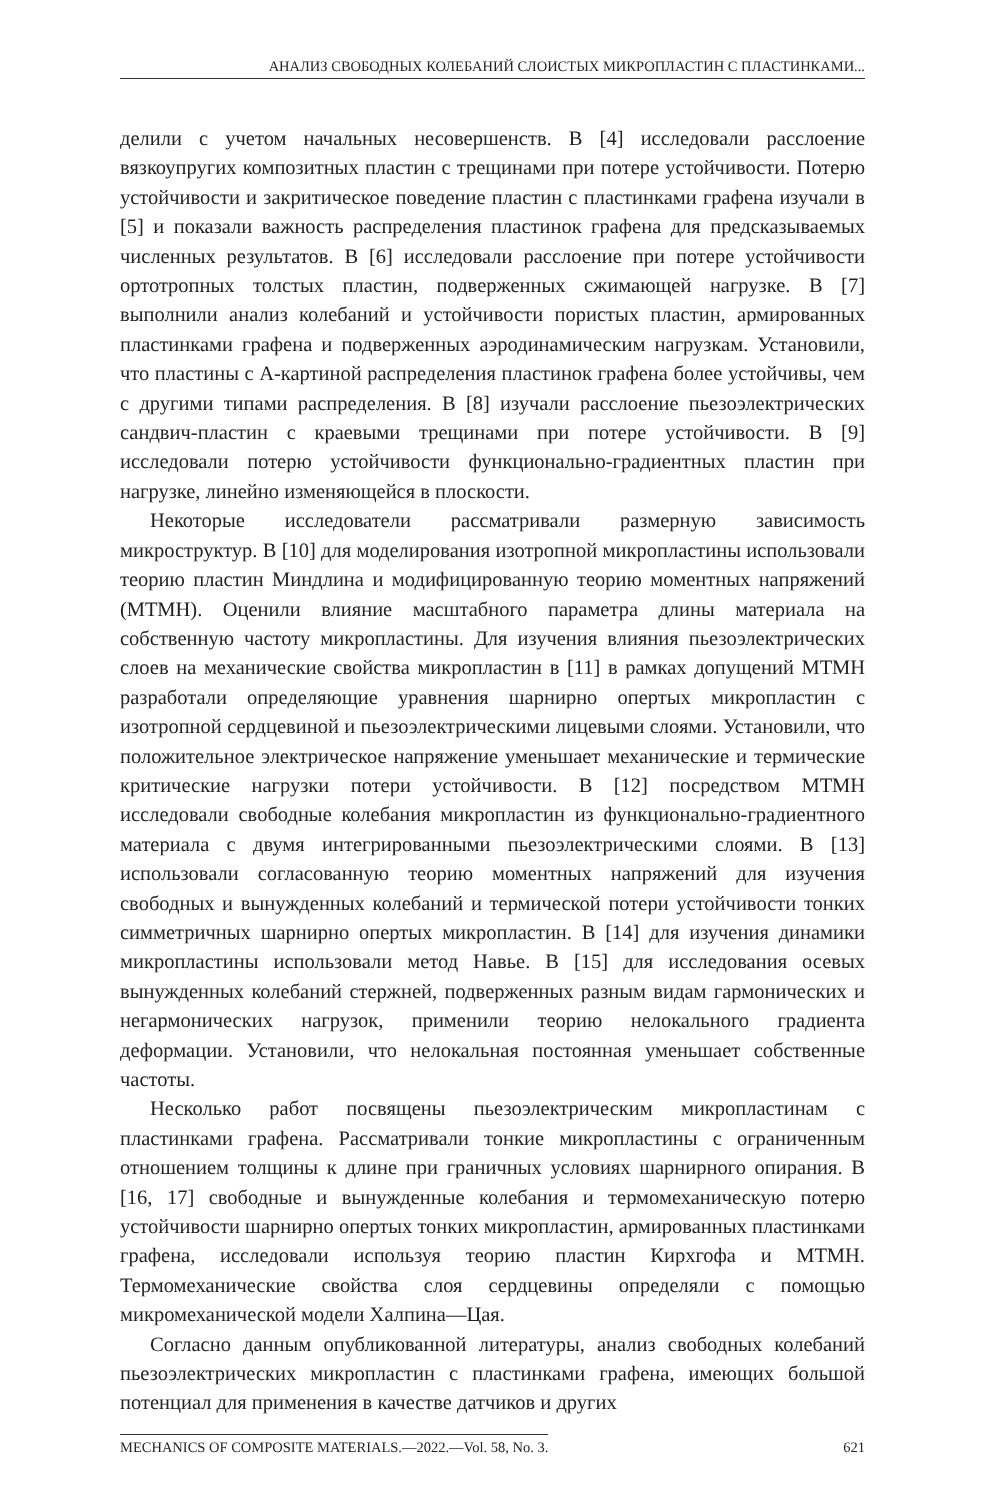АНАЛИЗ СВОБОДНЫХ КОЛЕБАНИЙ СЛОИСТЫХ МИКРОПЛАСТИН С ПЛАСТИНКАМИ...
делили с учетом начальных несовершенств. В [4] исследовали расслоение вязкоупругих композитных пластин с трещинами при потере устойчивости. Потерю устойчивости и закритическое поведение пластин с пластинками графена изучали в [5] и показали важность распределения пластинок графена для предсказываемых численных результатов. В [6] исследовали расслоение при потере устойчивости ортотропных толстых пластин, подверженных сжимающей нагрузке. В [7] выполнили анализ колебаний и устойчивости пористых пластин, армированных пластинками графена и подверженных аэродинамическим нагрузкам. Установили, что пластины с А-картиной распределения пластинок графена более устойчивы, чем с другими типами распределения. В [8] изучали расслоение пьезоэлектрических сандвич-пластин с краевыми трещинами при потере устойчивости. В [9] исследовали потерю устойчивости функционально-градиентных пластин при нагрузке, линейно изменяющейся в плоскости.
Некоторые исследователи рассматривали размерную зависимость микроструктур. В [10] для моделирования изотропной микропластины использовали теорию пластин Миндлина и модифицированную теорию моментных напряжений (МТМН). Оценили влияние масштабного параметра длины материала на собственную частоту микропластины. Для изучения влияния пьезоэлектрических слоев на механические свойства микропластин в [11] в рамках допущений МТМН разработали определяющие уравнения шарнирно опертых микропластин с изотропной сердцевиной и пьезоэлектрическими лицевыми слоями. Установили, что положительное электрическое напряжение уменьшает механические и термические критические нагрузки потери устойчивости. В [12] посредством МТМН исследовали свободные колебания микропластин из функционально-градиентного материала с двумя интегрированными пьезоэлектрическими слоями. В [13] использовали согласованную теорию моментных напряжений для изучения свободных и вынужденных колебаний и термической потери устойчивости тонких симметричных шарнирно опертых микропластин. В [14] для изучения динамики микропластины использовали метод Навье. В [15] для исследования осевых вынужденных колебаний стержней, подверженных разным видам гармонических и негармонических нагрузок, применили теорию нелокального градиента деформации. Установили, что нелокальная постоянная уменьшает собственные частоты.
Несколько работ посвящены пьезоэлектрическим микропластинам с пластинками графена. Рассматривали тонкие микропластины с ограниченным отношением толщины к длине при граничных условиях шарнирного опирания. В [16, 17] свободные и вынужденные колебания и термомеханическую потерю устойчивости шарнирно опертых тонких микропластин, армированных пластинками графена, исследовали используя теорию пластин Кирхгофа и МТМН. Термомеханические свойства слоя сердцевины определяли с помощью микромеханической модели Халпина—Цая.
Согласно данным опубликованной литературы, анализ свободных колебаний пьезоэлектрических микропластин с пластинками графена, имеющих большой потенциал для применения в качестве датчиков и других
MECHANICS OF COMPOSITE MATERIALS.—2022.—Vol. 58, No. 3. 621